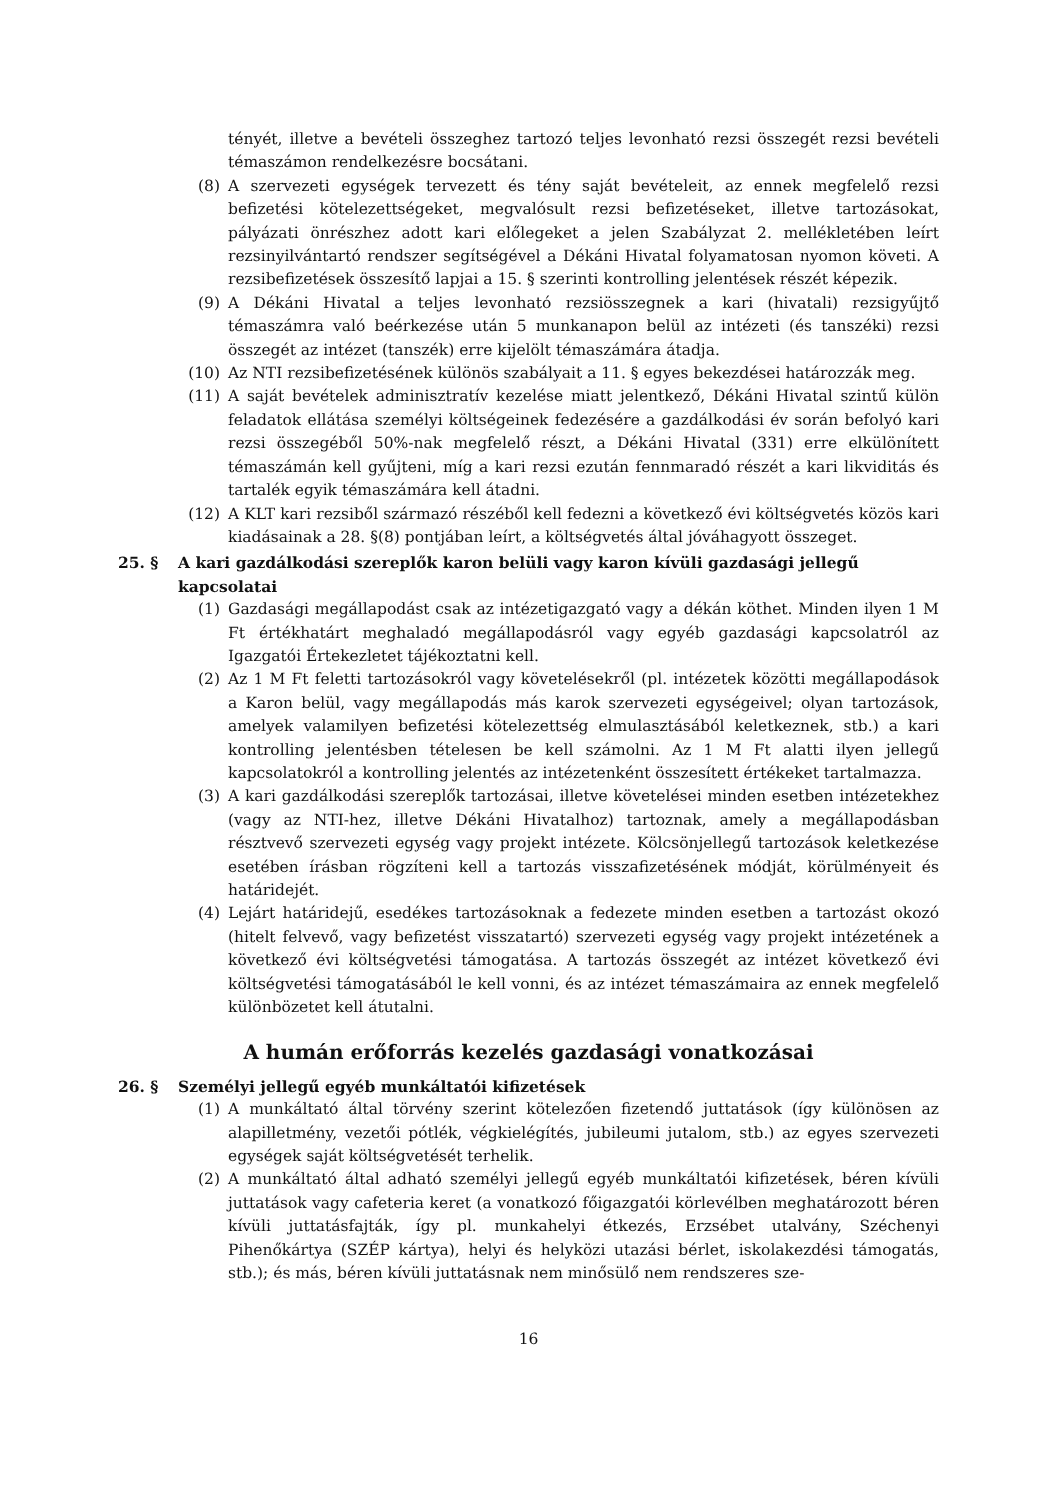tényét, illetve a bevételi összeghez tartozó teljes levonható rezsi összegét rezsi bevételi témaszámon rendelkezésre bocsátani.
(8) A szervezeti egységek tervezett és tény saját bevételeit, az ennek megfelelő rezsi befizetési kötelezettségeket, megvalósult rezsi befizetéseket, illetve tartozásokat, pályázati önrészhez adott kari előlegeket a jelen Szabályzat 2. mellékletében leírt rezsinyilvántartó rendszer segítségével a Dékáni Hivatal folyamatosan nyomon követi. A rezsibefizetések összesítő lapjai a 15. § szerinti kontrolling jelentések részét képezik.
(9) A Dékáni Hivatal a teljes levonható rezsiösszegnek a kari (hivatali) rezsigyűjtő témaszámra való beérkezése után 5 munkanapon belül az intézeti (és tanszéki) rezsi összegét az intézet (tanszék) erre kijelölt témaszámára átadja.
(10) Az NTI rezsibefizetésének különös szabályait a 11. § egyes bekezdései határozzák meg.
(11) A saját bevételek adminisztratív kezelése miatt jelentkező, Dékáni Hivatal szintű külön feladatok ellátása személyi költségeinek fedezésére a gazdálkodási év során befolyó kari rezsi összegéből 50%-nak megfelelő részt, a Dékáni Hivatal (331) erre elkülönített témaszámán kell gyűjteni, míg a kari rezsi ezután fennmaradó részét a kari likviditás és tartalék egyik témaszámára kell átadni.
(12) A KLT kari rezsiből származó részéből kell fedezni a következő évi költségvetés közös kari kiadásainak a 28. §(8) pontjában leírt, a költségvetés által jóváhagyott összeget.
25. § A kari gazdálkodási szereplők karon belüli vagy karon kívüli gazdasági jellegű kapcsolatai
(1) Gazdasági megállapodást csak az intézetigazgató vagy a dékán köthet. Minden ilyen 1 M Ft értékhatárt meghaladó megállapodásról vagy egyéb gazdasági kapcsolatról az Igazgatói Értekezletet tájékoztatni kell.
(2) Az 1 M Ft feletti tartozásokról vagy követelésekről (pl. intézetek közötti megállapodások a Karon belül, vagy megállapodás más karok szervezeti egységeivel; olyan tartozások, amelyek valamilyen befizetési kötelezettség elmulasztásából keletkeznek, stb.) a kari kontrolling jelentésben tételesen be kell számolni. Az 1 M Ft alatti ilyen jellegű kapcsolatokról a kontrolling jelentés az intézetenként összesített értékeket tartalmazza.
(3) A kari gazdálkodási szereplők tartozásai, illetve követelései minden esetben intézetekhez (vagy az NTI-hez, illetve Dékáni Hivatalhoz) tartoznak, amely a megállapodásban résztvevő szervezeti egység vagy projekt intézete. Kölcsönjellegű tartozások keletkezése esetében írásban rögzíteni kell a tartozás visszafizetésének módját, körülményeit és határidejét.
(4) Lejárt határidejű, esedékes tartozásoknak a fedezete minden esetben a tartozást okozó (hitelt felvevő, vagy befizetést visszatartó) szervezeti egység vagy projekt intézetének a következő évi költségvetési támogatása. A tartozás összegét az intézet következő évi költségvetési támogatásából le kell vonni, és az intézet témaszámaira az ennek megfelelő különbözetet kell átutalni.
A humán erőforrás kezelés gazdasági vonatkozásai
26. § Személyi jellegű egyéb munkáltatói kifizetések
(1) A munkáltató által törvény szerint kötelezően fizetendő juttatások (így különösen az alapilletmény, vezetői pótlék, végkielégítés, jubileumi jutalom, stb.) az egyes szervezeti egységek saját költségvetését terhelik.
(2) A munkáltató által adható személyi jellegű egyéb munkáltatói kifizetések, béren kívüli juttatások vagy cafeteria keret (a vonatkozó főigazgatói körlevélben meghatározott béren kívüli juttatásfajták, így pl. munkahelyi étkezés, Erzsébet utalvány, Széchenyi Pihenőkártya (SZÉP kártya), helyi és helyközi utazási bérlet, iskolakezdési támogatás, stb.); és más, béren kívüli juttatásnak nem minősülő nem rendszeres sze-
16